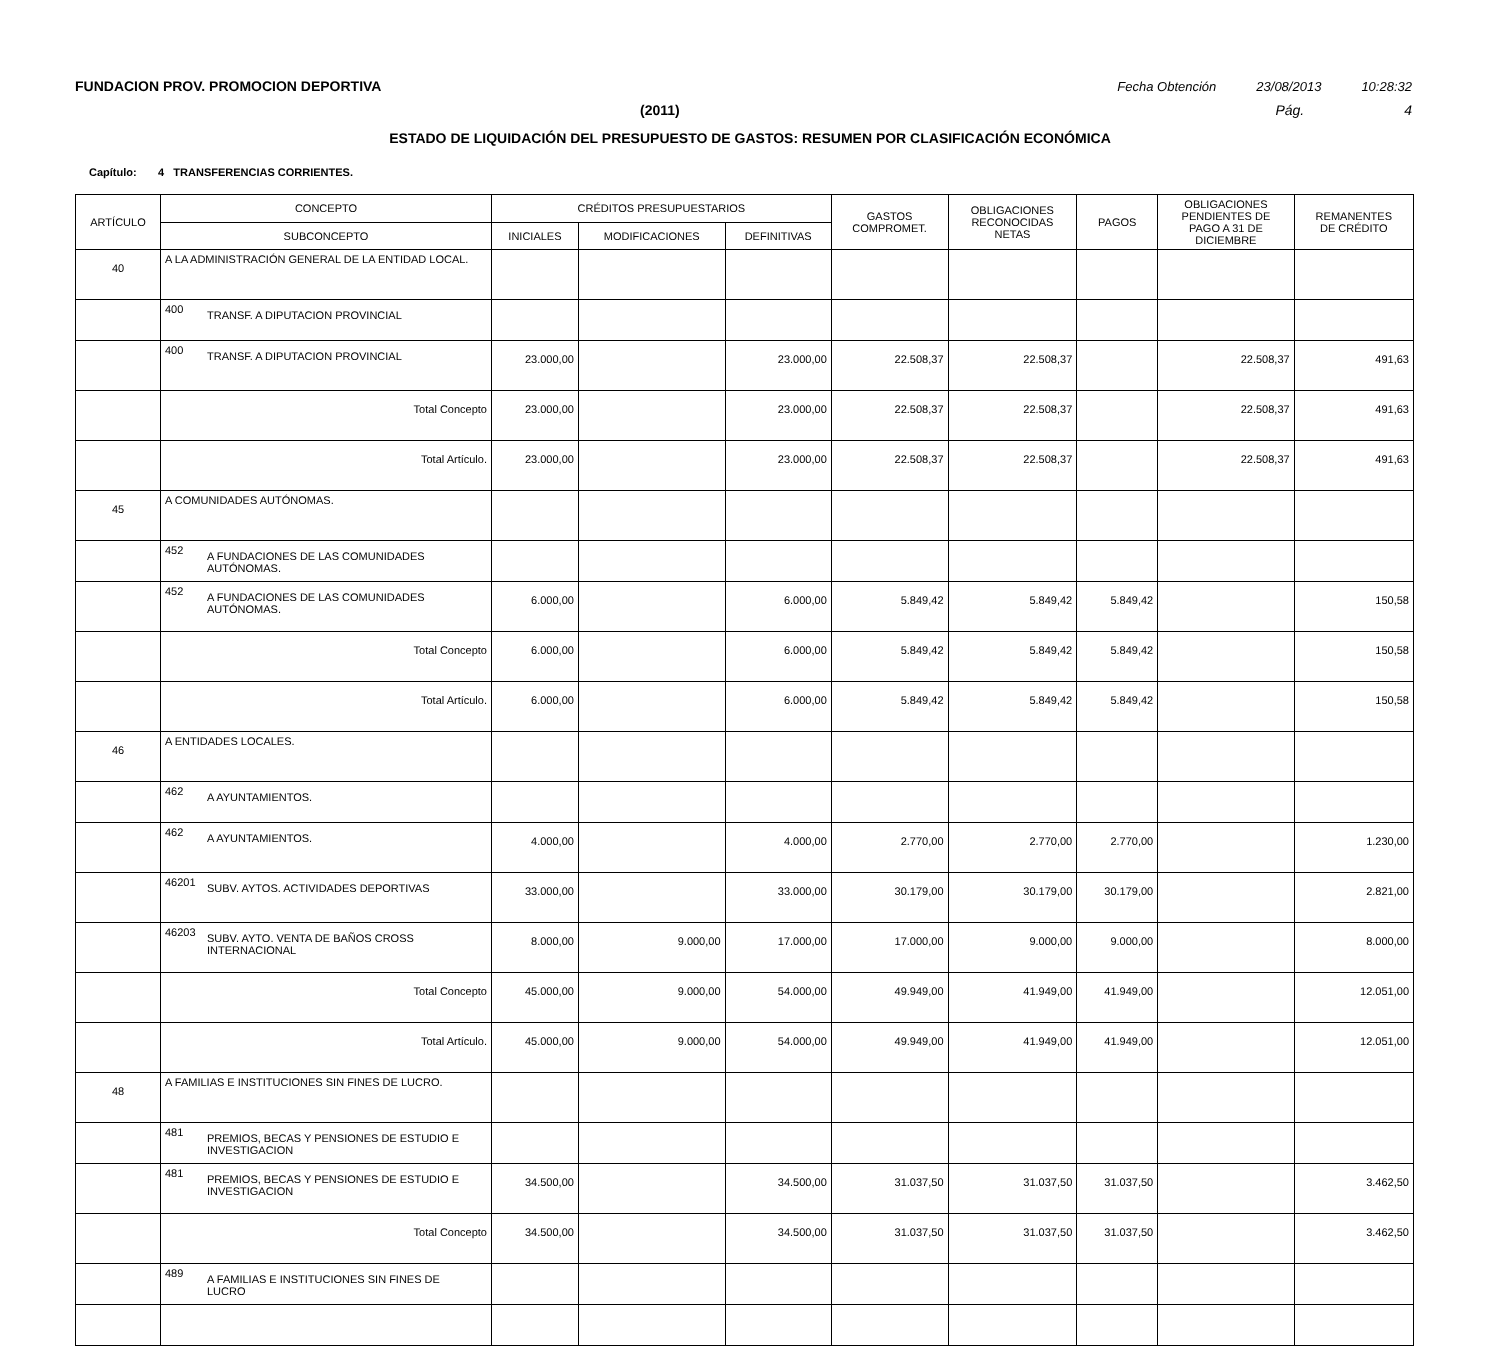FUNDACION PROV. PROMOCION DEPORTIVA Fecha Obtención 23/08/2013 10:28:32
(2011) Pág. 4
ESTADO DE LIQUIDACIÓN DEL PRESUPUESTO DE GASTOS: RESUMEN POR CLASIFICACIÓN ECONÓMICA
Capítulo: 4 TRANSFERENCIAS CORRIENTES.
| ARTÍCULO | CONCEPTO | CRÉDITOS PRESUPUESTARIOS | | | GASTOS COMPROMET. | OBLIGACIONES RECONOCIDAS NETAS | PAGOS | OBLIGACIONES PENDIENTES DE PAGO A 31 DE DICIEMBRE | REMANENTES DE CRÉDITO |
| --- | --- | --- | --- | --- | --- | --- | --- | --- | --- |
| | SUBCONCEPTO | INICIALES | MODIFICACIONES | DEFINITIVAS | | | | | |
| 40 | A LA ADMINISTRACIÓN GENERAL DE LA ENTIDAD LOCAL. | | | | | | | | |
| | 400 TRANSF. A DIPUTACION PROVINCIAL | | | | | | | | |
| | 400 TRANSF. A DIPUTACION PROVINCIAL | 23.000,00 | | 23.000,00 | 22.508,37 | 22.508,37 | | 22.508,37 | 491,63 |
| | Total Concepto | 23.000,00 | | 23.000,00 | 22.508,37 | 22.508,37 | | 22.508,37 | 491,63 |
| | Total Artículo. | 23.000,00 | | 23.000,00 | 22.508,37 | 22.508,37 | | 22.508,37 | 491,63 |
| 45 | A COMUNIDADES AUTÓNOMAS. | | | | | | | | |
| | 452 A FUNDACIONES DE LAS COMUNIDADES AUTÓNOMAS. | | | | | | | | |
| | 452 A FUNDACIONES DE LAS COMUNIDADES AUTÓNOMAS. | 6.000,00 | | 6.000,00 | 5.849,42 | 5.849,42 | 5.849,42 | | 150,58 |
| | Total Concepto | 6.000,00 | | 6.000,00 | 5.849,42 | 5.849,42 | 5.849,42 | | 150,58 |
| | Total Artículo. | 6.000,00 | | 6.000,00 | 5.849,42 | 5.849,42 | 5.849,42 | | 150,58 |
| 46 | A ENTIDADES LOCALES. | | | | | | | | |
| | 462 A AYUNTAMIENTOS. | | | | | | | | |
| | 462 A AYUNTAMIENTOS. | 4.000,00 | | 4.000,00 | 2.770,00 | 2.770,00 | 2.770,00 | | 1.230,00 |
| | 46201 SUBV. AYTOS. ACTIVIDADES DEPORTIVAS | 33.000,00 | | 33.000,00 | 30.179,00 | 30.179,00 | 30.179,00 | | 2.821,00 |
| | 46203 SUBV. AYTO. VENTA DE BAÑOS CROSS INTERNACIONAL | 8.000,00 | 9.000,00 | 17.000,00 | 17.000,00 | 9.000,00 | 9.000,00 | | 8.000,00 |
| | Total Concepto | 45.000,00 | 9.000,00 | 54.000,00 | 49.949,00 | 41.949,00 | 41.949,00 | | 12.051,00 |
| | Total Artículo. | 45.000,00 | 9.000,00 | 54.000,00 | 49.949,00 | 41.949,00 | 41.949,00 | | 12.051,00 |
| 48 | A FAMILIAS E INSTITUCIONES SIN FINES DE LUCRO. | | | | | | | | |
| | 481 PREMIOS, BECAS Y PENSIONES DE ESTUDIO E INVESTIGACION | | | | | | | | |
| | 481 PREMIOS, BECAS Y PENSIONES DE ESTUDIO E INVESTIGACION | 34.500,00 | | 34.500,00 | 31.037,50 | 31.037,50 | 31.037,50 | | 3.462,50 |
| | Total Concepto | 34.500,00 | | 34.500,00 | 31.037,50 | 31.037,50 | 31.037,50 | | 3.462,50 |
| | 489 A FAMILIAS E INSTITUCIONES SIN FINES DE LUCRO | | | | | | | | |